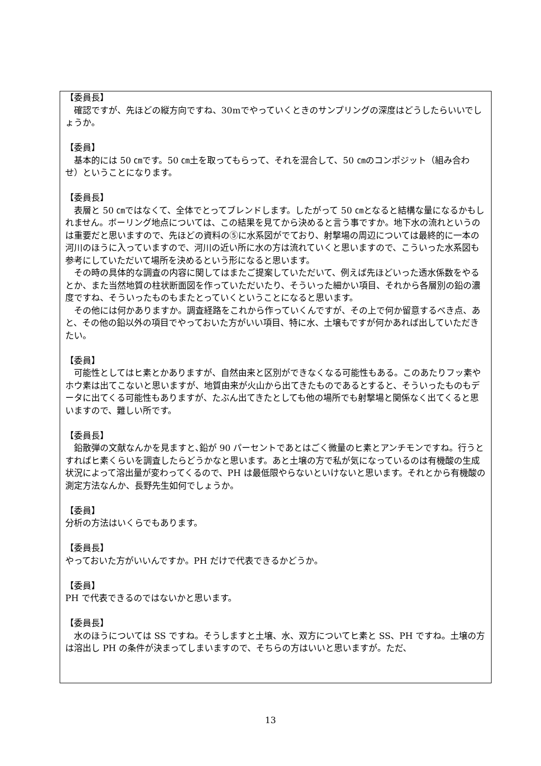【委員長】
　確認ですが、先ほどの縦方向ですね、30mでやっていくときのサンプリングの深度はどうしたらいいでしょうか。
【委員】
　基本的には 50 ㎝です。50 ㎝土を取ってもらって、それを混合して、50 ㎝のコンポジット（組み合わせ）ということになります。
【委員長】
　表層と 50 ㎝ではなくて、全体でとってブレンドします。したがって 50 ㎝となると結構な量になるかもしれません。ボーリング地点については、この結果を見てから決めると言う事ですか。地下水の流れというのは重要だと思いますので、先ほどの資料の⑤に水系図がでており、射撃場の周辺については最終的に一本の河川のほうに入っていますので、河川の近い所に水の方は流れていくと思いますので、こういった水系図も参考にしていただいて場所を決めるという形になると思います。
　その時の具体的な調査の内容に関してはまたご提案していただいて、例えば先ほどいった透水係数をやるとか、また当然地質の柱状断面図を作っていただいたり、そういった細かい項目、それから各層別の鉛の濃度ですね、そういったものもまたとっていくということになると思います。
　その他には何かありますか。調査経路をこれから作っていくんですが、その上で何か留意するべき点、あと、その他の鉛以外の項目でやっておいた方がいい項目、特に水、土壌もですが何かあれば出していただきたい。
【委員】
　可能性としてはヒ素とかありますが、自然由来と区別ができなくなる可能性もある。このあたりフッ素やホウ素は出てこないと思いますが、地質由来が火山から出てきたものであるとすると、そういったものもデータに出てくる可能性もありますが、たぶん出てきたとしても他の場所でも射撃場と関係なく出てくると思いますので、難しい所です。
【委員長】
　鉛散弾の文献なんかを見ますと､鉛が 90 パーセントであとはごく微量のヒ素とアンチモンですね。行うとすればヒ素くらいを調査したらどうかなと思います。あと土壌の方で私が気になっているのは有機酸の生成状況によって溶出量が変わってくるので、PH は最低限やらないといけないと思います。それとから有機酸の測定方法なんか、長野先生如何でしょうか。
【委員】
分析の方法はいくらでもあります。
【委員長】
やっておいた方がいいんですか。PH だけで代表できるかどうか。
【委員】
PH で代表できるのではないかと思います。
【委員長】
　水のほうについては SS ですね。そうしますと土壌、水、双方についてヒ素と SS、PH ですね。土壌の方は溶出し PH の条件が決まってしまいますので、そちらの方はいいと思いますが。ただ、
13